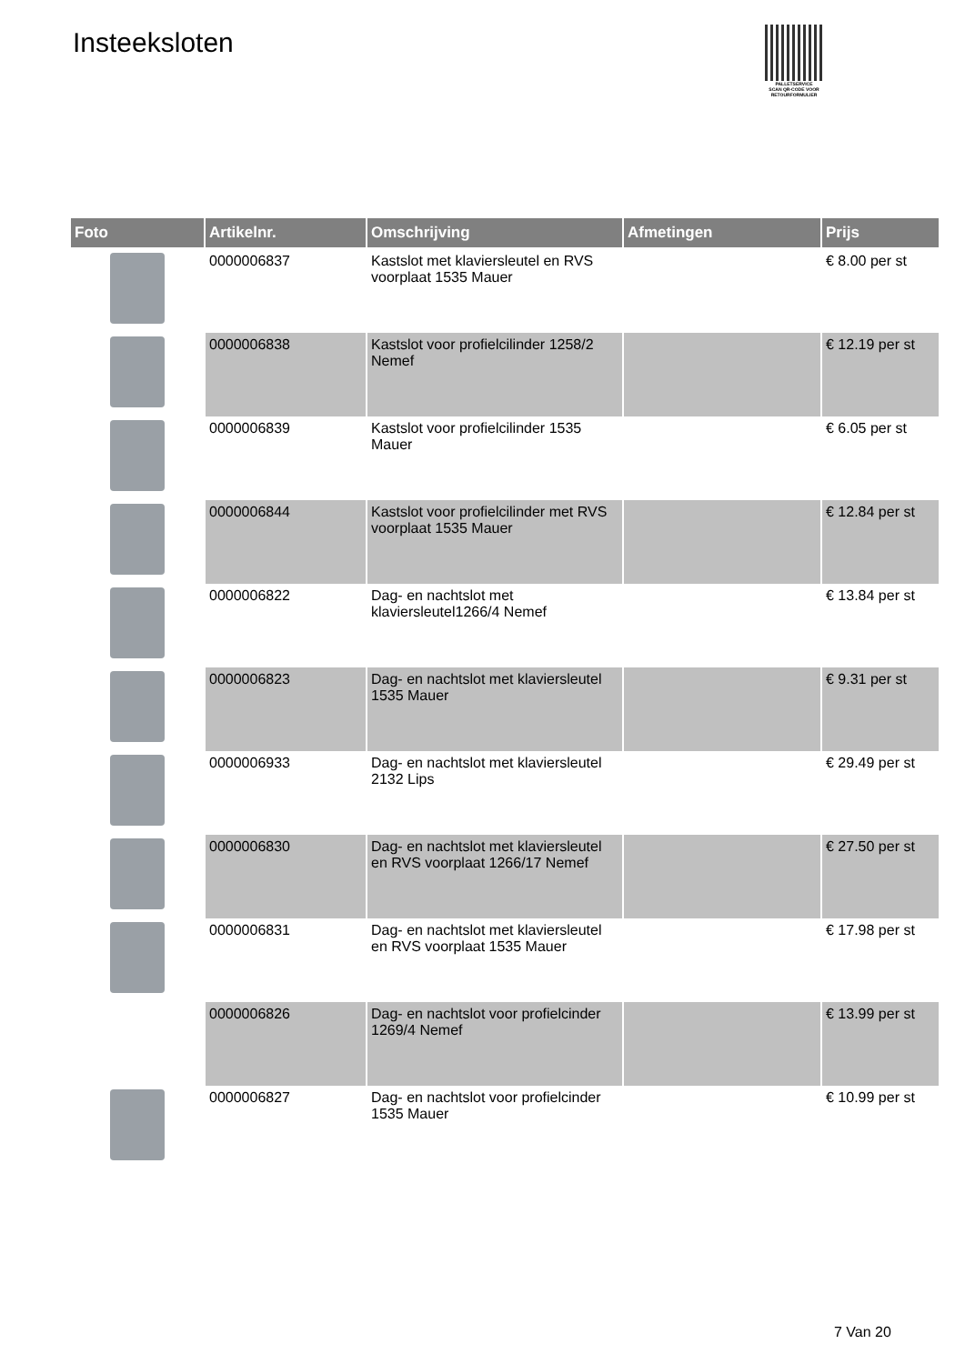Insteeksloten
PALLETSERVICE
SCAN QR-CODE VOOR RETOURFORMULIER
| Foto | Artikelnr. | Omschrijving | Afmetingen | Prijs |
| --- | --- | --- | --- | --- |
| | 0000006837 | Kastslot met klaviersleutel en RVS voorplaat 1535 Mauer | | € 8.00 per st |
| | 0000006838 | Kastslot voor profielcilinder 1258/2 Nemef | | € 12.19 per st |
| | 0000006839 | Kastslot voor profielcilinder 1535 Mauer | | € 6.05 per st |
| | 0000006844 | Kastslot voor profielcilinder met RVS voorplaat 1535 Mauer | | € 12.84 per st |
| | 0000006822 | Dag- en nachtslot met klaviersleutel1266/4 Nemef | | € 13.84 per st |
| | 0000006823 | Dag- en nachtslot met klaviersleutel 1535 Mauer | | € 9.31 per st |
| | 0000006933 | Dag- en nachtslot met klaviersleutel 2132 Lips | | € 29.49 per st |
| | 0000006830 | Dag- en nachtslot met klaviersleutel en RVS voorplaat 1266/17 Nemef | | € 27.50 per st |
| | 0000006831 | Dag- en nachtslot met klaviersleutel en RVS voorplaat 1535 Mauer | | € 17.98 per st |
| | 0000006826 | Dag- en nachtslot voor profielcinder 1269/4 Nemef | | € 13.99 per st |
| | 0000006827 | Dag- en nachtslot voor profielcinder 1535 Mauer | | € 10.99 per st |
7 Van 20